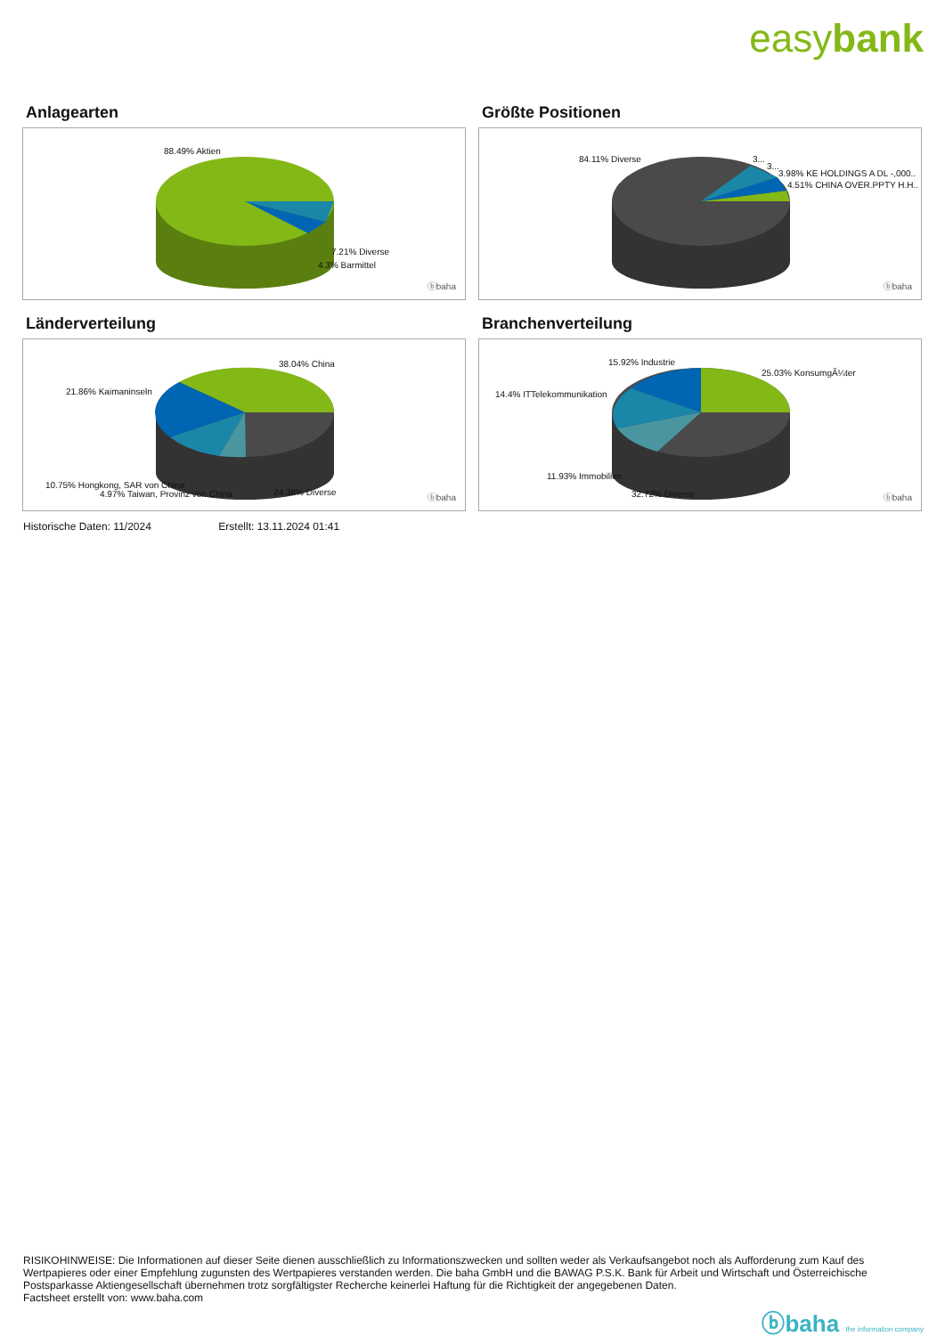easybank
Anlagearten
88.49% Aktien
7.21% Diverse
4.3% Barmittel
ⓑbaha
Größte Positionen
84.11% Diverse 3...
3...
3.98% KE HOLDINGS A DL -,000..
4.51% CHINA OVER.PPTY H.H..
ⓑbaha
Länderverteilung
38.04% China
21.86% Kaimaninseln
10.75% Hongkong, SAR von China
4.97% Taiwan, Provinz von China 24.38% Diverse
ⓑbaha
Branchenverteilung
15.92% Industrie
25.03% KonsumgÃ¼ter
14.4% ITTelekommunikation
11.93% Immobilien
32.72% Diverse ⓑbaha
Historische Daten: 11/2024 Erstellt: 13.11.2024 01:41
RISIKOHINWEISE: Die Informationen auf dieser Seite dienen ausschließlich zu Informationszwecken und sollten weder als Verkaufsangebot noch als Aufforderung zum Kauf des Wertpapieres oder einer Empfehlung zugunsten des Wertpapieres verstanden werden. Die baha GmbH und die BAWAG P.S.K. Bank für Arbeit und Wirtschaft und Österreichische Postsparkasse Aktiengesellschaft übernehmen trotz sorgfältigster Recherche keinerlei Haftung für die Richtigkeit der angegebenen Daten.
Factsheet erstellt von: www.baha.com
ⓑbaha the information company